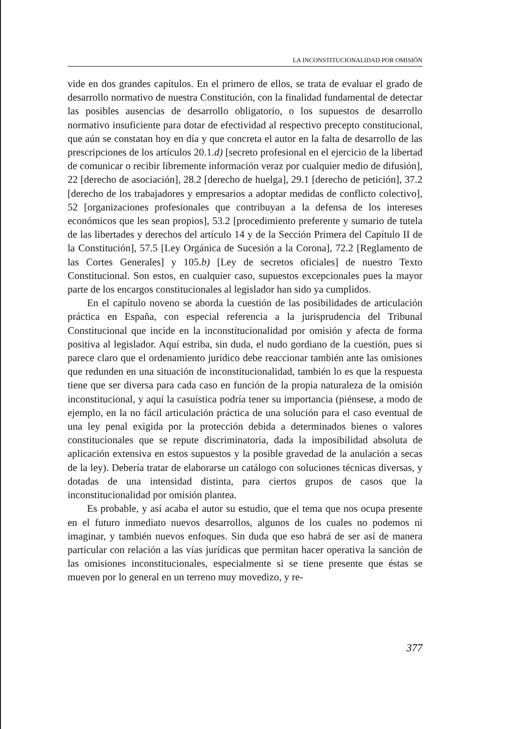LA INCONSTITUCIONALIDAD POR OMISIÓN
vide en dos grandes capítulos. En el primero de ellos, se trata de evaluar el grado de desarrollo normativo de nuestra Constitución, con la finalidad fundamental de detectar las posibles ausencias de desarrollo obligatorio, o los supuestos de desarrollo normativo insuficiente para dotar de efectividad al respectivo precepto constitucional, que aún se constatan hoy en día y que concreta el autor en la falta de desarrollo de las prescripciones de los artículos 20.1.d) [secreto profesional en el ejercicio de la libertad de comunicar o recibir libremente información veraz por cualquier medio de difusión], 22 [derecho de asociación], 28.2 [derecho de huelga], 29.1 [derecho de petición], 37.2 [derecho de los trabajadores y empresarios a adoptar medidas de conflicto colectivo], 52 [organizaciones profesionales que contribuyan a la defensa de los intereses económicos que les sean propios], 53.2 [procedimiento preferente y sumario de tutela de las libertades y derechos del artículo 14 y de la Sección Primera del Capítulo II de la Constitución], 57.5 [Ley Orgánica de Sucesión a la Corona], 72.2 [Reglamento de las Cortes Generales] y 105.b) [Ley de secretos oficiales] de nuestro Texto Constitucional. Son estos, en cualquier caso, supuestos excepcionales pues la mayor parte de los encargos constitucionales al legislador han sido ya cumplidos.
En el capítulo noveno se aborda la cuestión de las posibilidades de articulación práctica en España, con especial referencia a la jurisprudencia del Tribunal Constitucional que incide en la inconstitucionalidad por omisión y afecta de forma positiva al legislador. Aquí estriba, sin duda, el nudo gordiano de la cuestión, pues si parece claro que el ordenamiento jurídico debe reaccionar también ante las omisiones que redunden en una situación de inconstitucionalidad, también lo es que la respuesta tiene que ser diversa para cada caso en función de la propia naturaleza de la omisión inconstitucional, y aquí la casuística podría tener su importancia (piénsese, a modo de ejemplo, en la no fácil articulación práctica de una solución para el caso eventual de una ley penal exigida por la protección debida a determinados bienes o valores constitucionales que se repute discriminatoria, dada la imposibilidad absoluta de aplicación extensiva en estos supuestos y la posible gravedad de la anulación a secas de la ley). Debería tratar de elaborarse un catálogo con soluciones técnicas diversas, y dotadas de una intensidad distinta, para ciertos grupos de casos que la inconstitucionalidad por omisión plantea.
Es probable, y así acaba el autor su estudio, que el tema que nos ocupa presente en el futuro inmediato nuevos desarrollos, algunos de los cuales no podemos ni imaginar, y también nuevos enfoques. Sin duda que eso habrá de ser así de manera particular con relación a las vías jurídicas que permitan hacer operativa la sanción de las omisiones inconstitucionales, especialmente si se tiene presente que éstas se mueven por lo general en un terreno muy movedizo, y re-
377